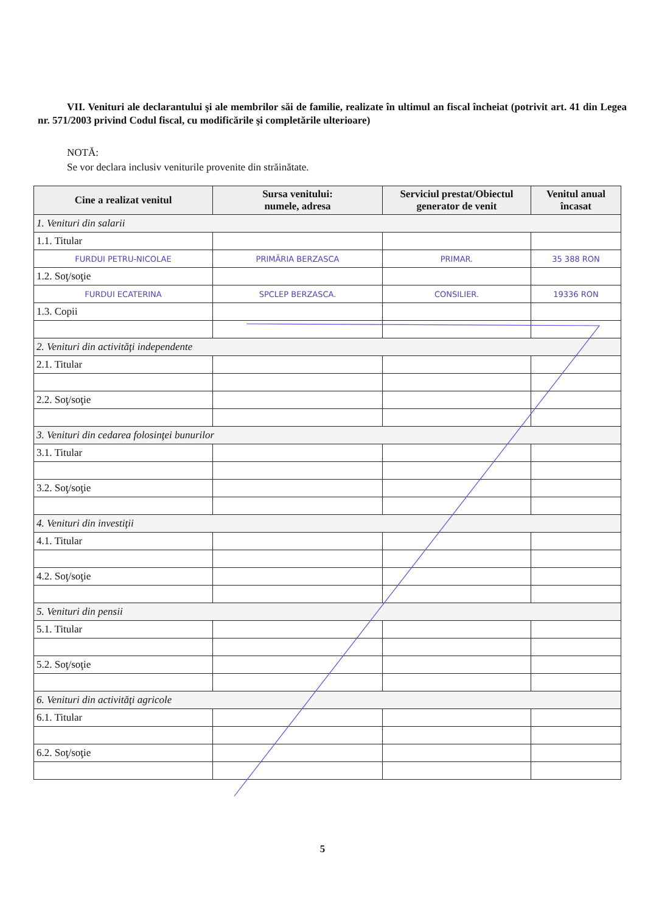VII. Venituri ale declarantului şi ale membrilor săi de familie, realizate în ultimul an fiscal încheiat (potrivit art. 41 din Legea nr. 571/2003 privind Codul fiscal, cu modificările şi completările ulterioare)
NOTĂ:
Se vor declara inclusiv veniturile provenite din străinătate.
| Cine a realizat venitul | Sursa venitului: numele, adresa | Serviciul prestat/Obiectul generator de venit | Venitul anual încasat |
| --- | --- | --- | --- |
| 1. Venituri din salarii | | | |
| 1.1. Titular | | | |
| FURDUI PETRU-NICOLAE | PRIMĂRIA BERZASCA | PRIMAR. | 35 388 RON |
| 1.2. Soţ/soţie | | | |
| FURDUI ECATERINA | SPCLEP BERZASCA. | CONSILIER. | 19336 RON |
| 1.3. Copii | | | |
| 2. Venituri din activităţi independente | | | |
| 2.1. Titular | | | |
| 2.2. Soţ/soţie | | | |
| 3. Venituri din cedarea folosinţei bunurilor | | | |
| 3.1. Titular | | | |
| 3.2. Soţ/soţie | | | |
| 4. Venituri din investiţii | | | |
| 4.1. Titular | | | |
| 4.2. Soţ/soţie | | | |
| 5. Venituri din pensii | | | |
| 5.1. Titular | | | |
| 5.2. Soţ/soţie | | | |
| 6. Venituri din activităţi agricole | | | |
| 6.1. Titular | | | |
| 6.2. Soţ/soţie | | | |
5